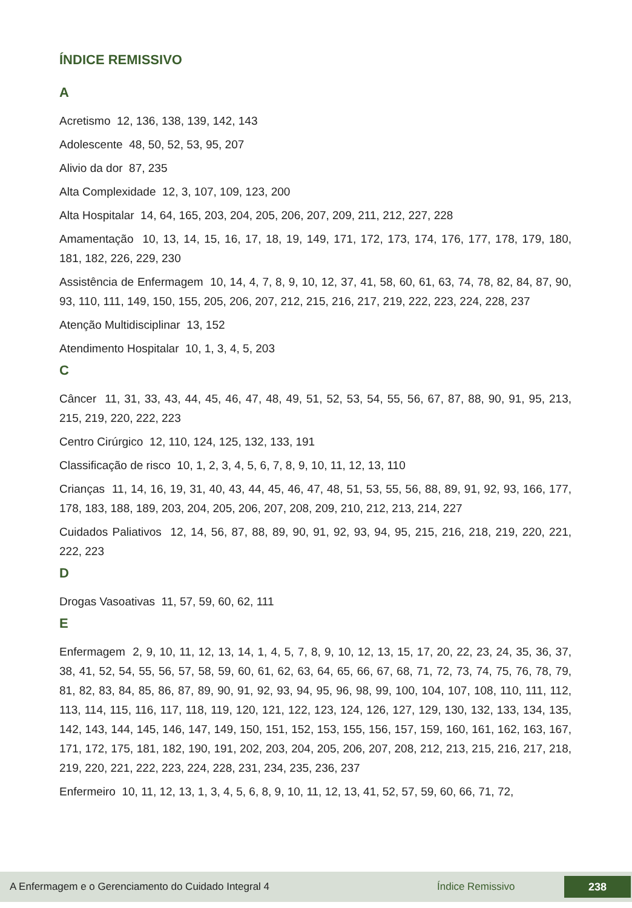ÍNDICE REMISSIVO
A
Acretismo 12, 136, 138, 139, 142, 143
Adolescente 48, 50, 52, 53, 95, 207
Alivio da dor 87, 235
Alta Complexidade 12, 3, 107, 109, 123, 200
Alta Hospitalar 14, 64, 165, 203, 204, 205, 206, 207, 209, 211, 212, 227, 228
Amamentação 10, 13, 14, 15, 16, 17, 18, 19, 149, 171, 172, 173, 174, 176, 177, 178, 179, 180, 181, 182, 226, 229, 230
Assistência de Enfermagem 10, 14, 4, 7, 8, 9, 10, 12, 37, 41, 58, 60, 61, 63, 74, 78, 82, 84, 87, 90, 93, 110, 111, 149, 150, 155, 205, 206, 207, 212, 215, 216, 217, 219, 222, 223, 224, 228, 237
Atenção Multidisciplinar 13, 152
Atendimento Hospitalar 10, 1, 3, 4, 5, 203
C
Câncer 11, 31, 33, 43, 44, 45, 46, 47, 48, 49, 51, 52, 53, 54, 55, 56, 67, 87, 88, 90, 91, 95, 213, 215, 219, 220, 222, 223
Centro Cirúrgico 12, 110, 124, 125, 132, 133, 191
Classificação de risco 10, 1, 2, 3, 4, 5, 6, 7, 8, 9, 10, 11, 12, 13, 110
Crianças 11, 14, 16, 19, 31, 40, 43, 44, 45, 46, 47, 48, 51, 53, 55, 56, 88, 89, 91, 92, 93, 166, 177, 178, 183, 188, 189, 203, 204, 205, 206, 207, 208, 209, 210, 212, 213, 214, 227
Cuidados Paliativos 12, 14, 56, 87, 88, 89, 90, 91, 92, 93, 94, 95, 215, 216, 218, 219, 220, 221, 222, 223
D
Drogas Vasoativas 11, 57, 59, 60, 62, 111
E
Enfermagem 2, 9, 10, 11, 12, 13, 14, 1, 4, 5, 7, 8, 9, 10, 12, 13, 15, 17, 20, 22, 23, 24, 35, 36, 37, 38, 41, 52, 54, 55, 56, 57, 58, 59, 60, 61, 62, 63, 64, 65, 66, 67, 68, 71, 72, 73, 74, 75, 76, 78, 79, 81, 82, 83, 84, 85, 86, 87, 89, 90, 91, 92, 93, 94, 95, 96, 98, 99, 100, 104, 107, 108, 110, 111, 112, 113, 114, 115, 116, 117, 118, 119, 120, 121, 122, 123, 124, 126, 127, 129, 130, 132, 133, 134, 135, 142, 143, 144, 145, 146, 147, 149, 150, 151, 152, 153, 155, 156, 157, 159, 160, 161, 162, 163, 167, 171, 172, 175, 181, 182, 190, 191, 202, 203, 204, 205, 206, 207, 208, 212, 213, 215, 216, 217, 218, 219, 220, 221, 222, 223, 224, 228, 231, 234, 235, 236, 237
Enfermeiro 10, 11, 12, 13, 1, 3, 4, 5, 6, 8, 9, 10, 11, 12, 13, 41, 52, 57, 59, 60, 66, 71, 72,
A Enfermagem e o Gerenciamento do Cuidado Integral 4 Índice Remissivo 238